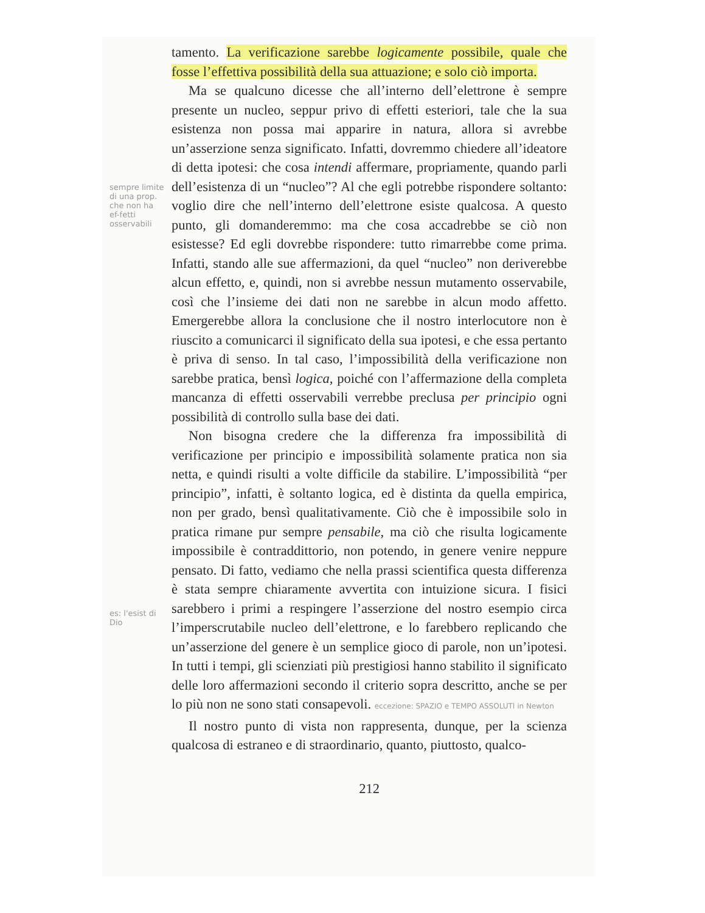sempre limite di una prop. che non ha ef-fetti osservabili
es: l'esist di Dio
tamento. La verificazione sarebbe logicamente possibile, quale che fosse l’effettiva possibilità della sua attuazione; e solo ciò importa.
Ma se qualcuno dicesse che all’interno dell’elettrone è sempre presente un nucleo, seppur privo di effetti esteriori, tale che la sua esistenza non possa mai apparire in natura, allora si avrebbe un’asserzione senza significato. Infatti, dovremmo chiedere all’ideatore di detta ipotesi: che cosa intendi affermare, propriamente, quando parli dell’esistenza di un “nucleo”? Al che egli potrebbe rispondere soltanto: voglio dire che nell’interno dell’elettrone esiste qualcosa. A questo punto, gli domanderemmo: ma che cosa accadrebbe se ciò non esistesse? Ed egli dovrebbe rispondere: tutto rimarrebbe come prima. Infatti, stando alle sue affermazioni, da quel “nucleo” non deriverebbe alcun effetto, e, quindi, non si avrebbe nessun mutamento osservabile, così che l’insieme dei dati non ne sarebbe in alcun modo affetto. Emergerebbe allora la conclusione che il nostro interlocutore non è riuscito a comunicarci il significato della sua ipotesi, e che essa pertanto è priva di senso. In tal caso, l’impossibilità della verificazione non sarebbe pratica, bensì logica, poiché con l’affermazione della completa mancanza di effetti osservabili verrebbe preclusa per principio ogni possibilità di controllo sulla base dei dati.
Non bisogna credere che la differenza fra impossibilità di verificazione per principio e impossibilità solamente pratica non sia netta, e quindi risulti a volte difficile da stabilire. L’impossibilità “per principio”, infatti, è soltanto logica, ed è distinta da quella empirica, non per grado, bensì qualitativamente. Ciò che è impossibile solo in pratica rimane pur sempre pensabile, ma ciò che risulta logicamente impossibile è contraddittorio, non potendo, in genere venire neppure pensato. Di fatto, vediamo che nella prassi scientifica questa differenza è stata sempre chiaramente avvertita con intuizione sicura. I fisici sarebbero i primi a respingere l’asserzione del nostro esempio circa l’imperscrutabile nucleo dell’elettrone, e lo farebbero replicando che un’asserzione del genere è un semplice gioco di parole, non un’ipotesi. In tutti i tempi, gli scienziati più prestigiosi hanno stabilito il significato delle loro affermazioni secondo il criterio sopra descritto, anche se per lo più non ne sono stati consapevoli. eccezione: SPAZIO e TEMPO ASSOLUTI in Newton
Il nostro punto di vista non rappresenta, dunque, per la scienza qualcosa di estraneo e di straordinario, quanto, piuttosto, qualco-
212